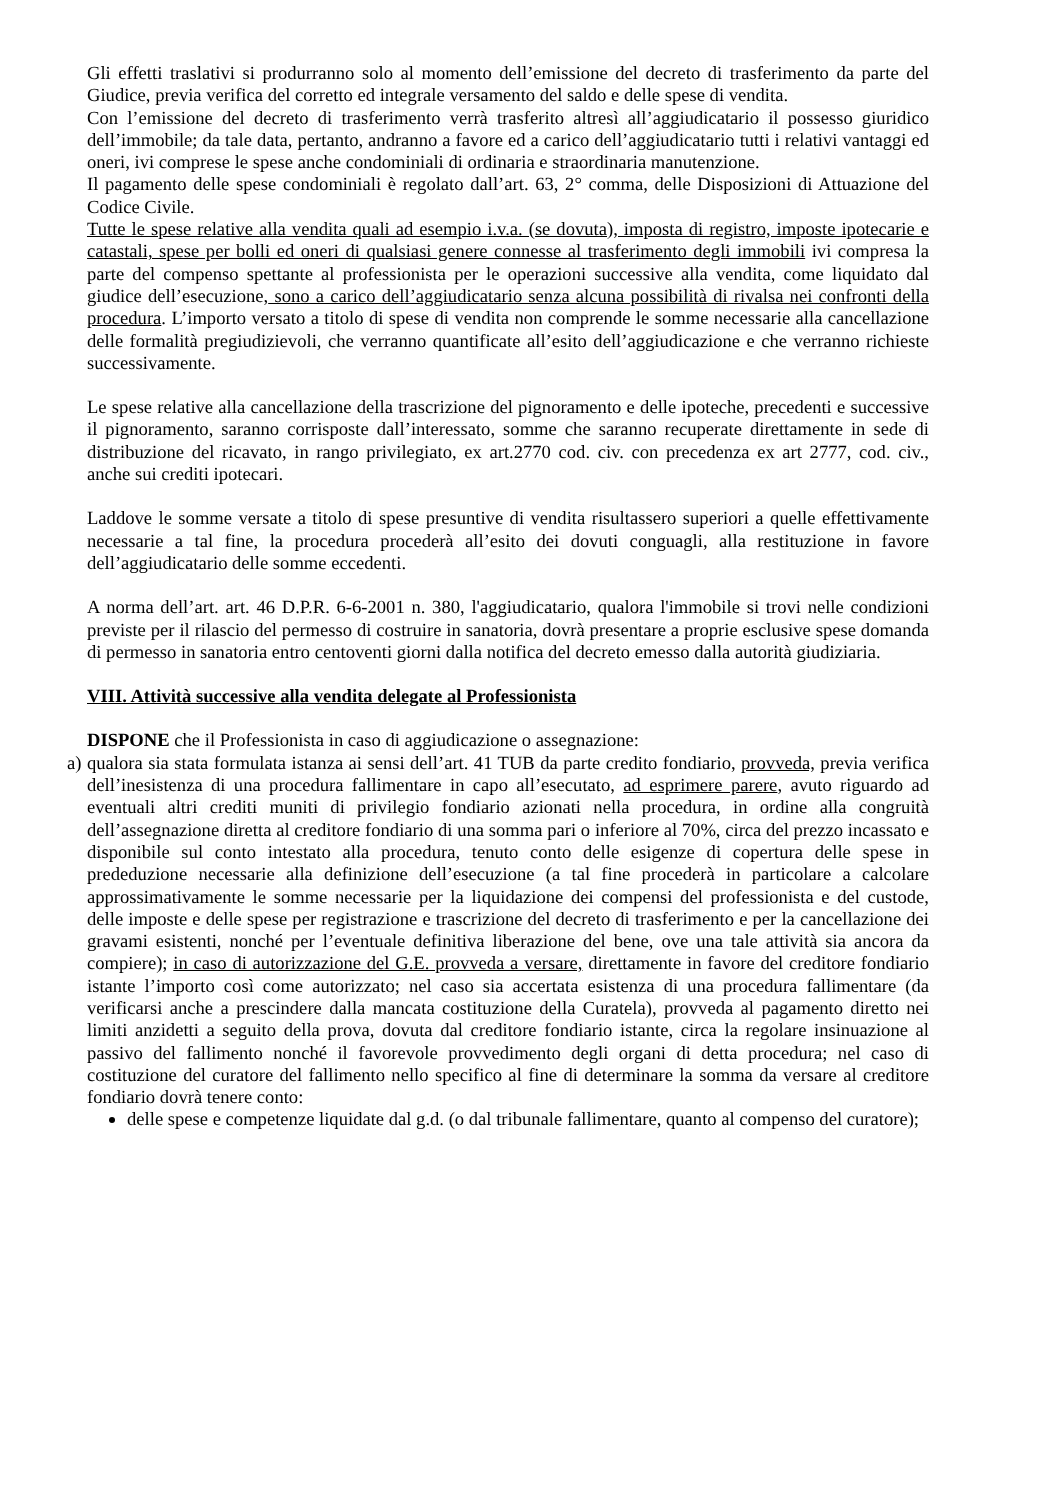Gli effetti traslativi si produrranno solo al momento dell’emissione del decreto di trasferimento da parte del Giudice, previa verifica del corretto ed integrale versamento del saldo e delle spese di vendita.
Con l’emissione del decreto di trasferimento verrà trasferito altresì all’aggiudicatario il possesso giuridico dell’immobile; da tale data, pertanto, andranno a favore ed a carico dell’aggiudicatario tutti i relativi vantaggi ed oneri, ivi comprese le spese anche condominiali di ordinaria e straordinaria manutenzione.
Il pagamento delle spese condominiali è regolato dall’art. 63, 2° comma, delle Disposizioni di Attuazione del Codice Civile.
Tutte le spese relative alla vendita quali ad esempio i.v.a. (se dovuta), imposta di registro, imposte ipotecarie e catastali, spese per bolli ed oneri di qualsiasi genere connesse al trasferimento degli immobili ivi compresa la parte del compenso spettante al professionista per le operazioni successive alla vendita, come liquidato dal giudice dell’esecuzione, sono a carico dell’aggiudicatario senza alcuna possibilità di rivalsa nei confronti della procedura. L’importo versato a titolo di spese di vendita non comprende le somme necessarie alla cancellazione delle formalità pregiudizievoli, che verranno quantificate all’esito dell’aggiudicazione e che verranno richieste successivamente.
Le spese relative alla cancellazione della trascrizione del pignoramento e delle ipoteche, precedenti e successive il pignoramento, saranno corrisposte dall’interessato, somme che saranno recuperate direttamente in sede di distribuzione del ricavato, in rango privilegiato, ex art.2770 cod. civ. con precedenza ex art 2777, cod. civ., anche sui crediti ipotecari.
Laddove le somme versate a titolo di spese presuntive di vendita risultassero superiori a quelle effettivamente necessarie a tal fine, la procedura procederà all’esito dei dovuti conguagli, alla restituzione in favore dell’aggiudicatario delle somme eccedenti.
A norma dell’art. art. 46 D.P.R. 6-6-2001 n. 380, l'aggiudicatario, qualora l'immobile si trovi nelle condizioni previste per il rilascio del permesso di costruire in sanatoria, dovrà presentare a proprie esclusive spese domanda di permesso in sanatoria entro centoventi giorni dalla notifica del decreto emesso dalla autorità giudiziaria.
VIII. Attività successive alla vendita delegate al Professionista
DISPONE che il Professionista in caso di aggiudicazione o assegnazione:
a)
qualora sia stata formulata istanza ai sensi dell’art. 41 TUB da parte credito fondiario, provveda, previa verifica dell’inesistenza di una procedura fallimentare in capo all’esecutato, ad esprimere parere, avuto riguardo ad eventuali altri crediti muniti di privilegio fondiario azionati nella procedura, in ordine alla congruità dell’assegnazione diretta al creditore fondiario di una somma pari o inferiore al 70%, circa del prezzo incassato e disponibile sul conto intestato alla procedura, tenuto conto delle esigenze di copertura delle spese in prededuzione necessarie alla definizione dell’esecuzione (a tal fine procederà in particolare a calcolare approssimativamente le somme necessarie per la liquidazione dei compensi del professionista e del custode, delle imposte e delle spese per registrazione e trascrizione del decreto di trasferimento e per la cancellazione dei gravami esistenti, nonché per l’eventuale definitiva liberazione del bene, ove una tale attività sia ancora da compiere); in caso di autorizzazione del G.E. provveda a versare, direttamente in favore del creditore fondiario istante l’importo così come autorizzato; nel caso sia accertata esistenza di una procedura fallimentare (da verificarsi anche a prescindere dalla mancata costituzione della Curatela), provveda al pagamento diretto nei limiti anzidetti a seguito della prova, dovuta dal creditore fondiario istante, circa la regolare insinuazione al passivo del fallimento nonché il favorevole provvedimento degli organi di detta procedura; nel caso di costituzione del curatore del fallimento nello specifico al fine di determinare la somma da versare al creditore fondiario dovrà tenere conto:
delle spese e competenze liquidate dal g.d. (o dal tribunale fallimentare, quanto al compenso del curatore);